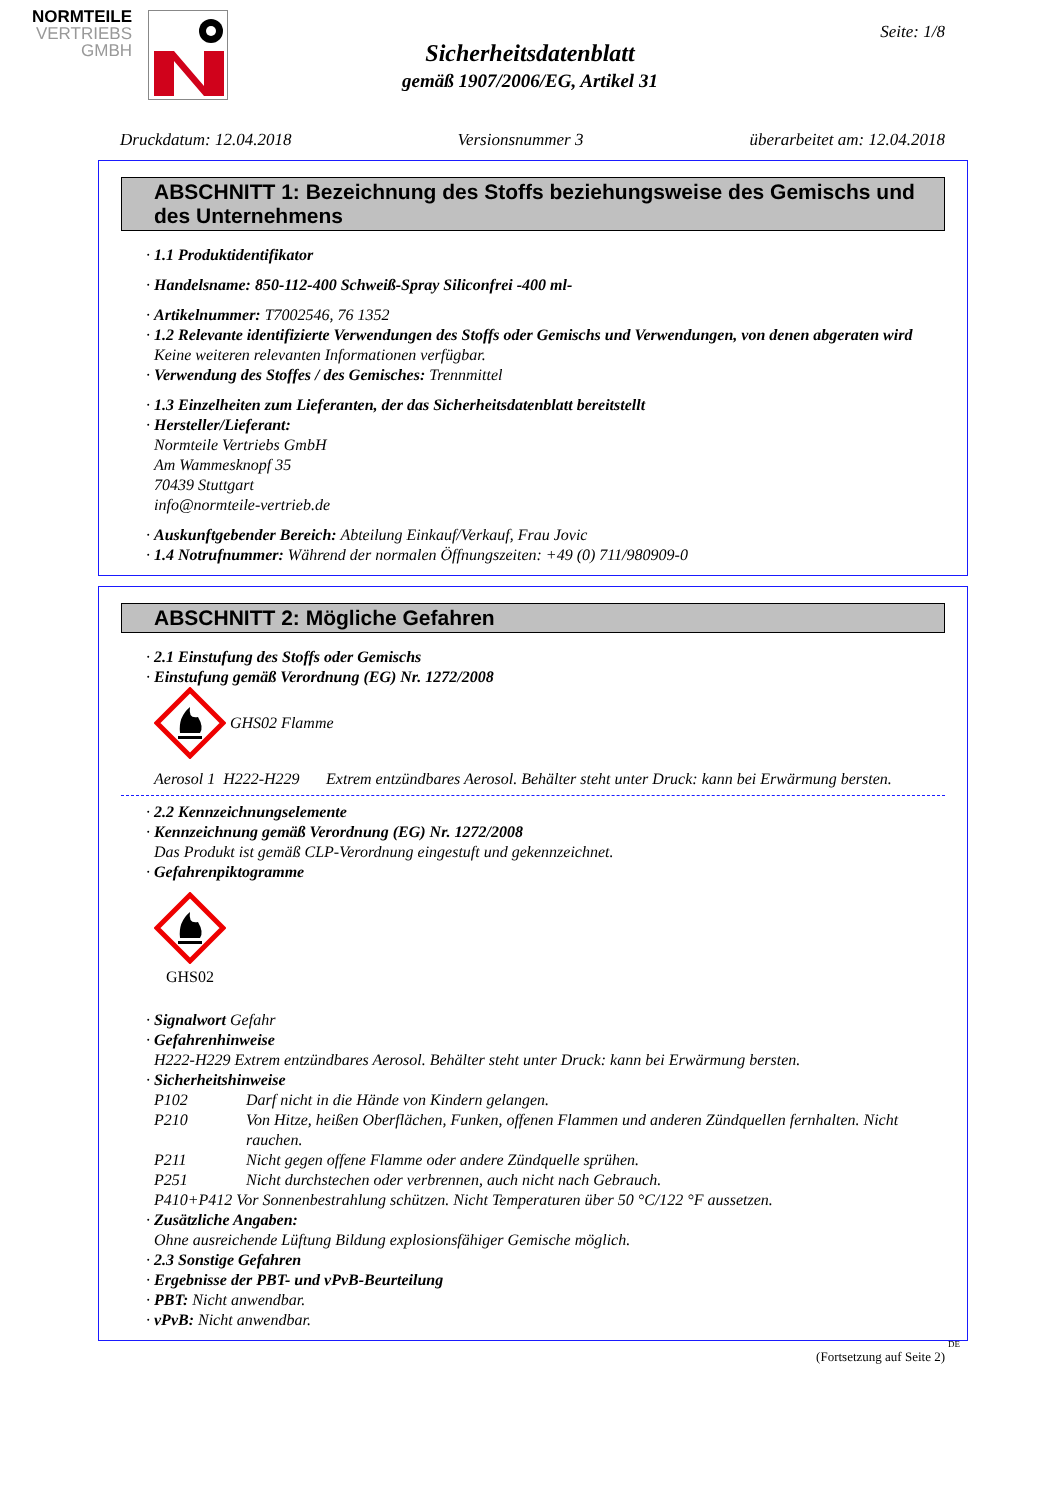NORMTEILE
VERTRIEBS
GMBH
Seite: 1/8
Sicherheitsdatenblatt
gemäß 1907/2006/EG, Artikel 31
Druckdatum: 12.04.2018 Versionsnummer 3 überarbeitet am: 12.04.2018
ABSCHNITT 1: Bezeichnung des Stoffs beziehungsweise des Gemischs und des Unternehmens
· 1.1 Produktidentifikator
· Handelsname: 850-112-400 Schweiß-Spray Siliconfrei -400 ml-
· Artikelnummer: T7002546, 76 1352
· 1.2 Relevante identifizierte Verwendungen des Stoffs oder Gemischs und Verwendungen, von denen abgeraten wird
Keine weiteren relevanten Informationen verfügbar.
· Verwendung des Stoffes / des Gemisches: Trennmittel
· 1.3 Einzelheiten zum Lieferanten, der das Sicherheitsdatenblatt bereitstellt
· Hersteller/Lieferant:
Normteile Vertriebs GmbH
Am Wammesknopf 35
70439 Stuttgart
info@normteile-vertrieb.de
· Auskunftgebender Bereich: Abteilung Einkauf/Verkauf, Frau Jovic
· 1.4 Notrufnummer: Während der normalen Öffnungszeiten: +49 (0) 711/980909-0
ABSCHNITT 2: Mögliche Gefahren
· 2.1 Einstufung des Stoffs oder Gemischs
· Einstufung gemäß Verordnung (EG) Nr. 1272/2008
GHS02 Flamme
Aerosol 1 H222-H229 Extrem entzündbares Aerosol. Behälter steht unter Druck: kann bei Erwärmung bersten.
· 2.2 Kennzeichnungselemente
· Kennzeichnung gemäß Verordnung (EG) Nr. 1272/2008
Das Produkt ist gemäß CLP-Verordnung eingestuft und gekennzeichnet.
· Gefahrenpiktogramme
GHS02
· Signalwort Gefahr
· Gefahrenhinweise
H222-H229 Extrem entzündbares Aerosol. Behälter steht unter Druck: kann bei Erwärmung bersten.
· Sicherheitshinweise
P102 Darf nicht in die Hände von Kindern gelangen.
P210 Von Hitze, heißen Oberflächen, Funken, offenen Flammen und anderen Zündquellen fernhalten. Nicht rauchen.
P211 Nicht gegen offene Flamme oder andere Zündquelle sprühen.
P251 Nicht durchstechen oder verbrennen, auch nicht nach Gebrauch.
P410+P412 Vor Sonnenbestrahlung schützen. Nicht Temperaturen über 50 °C/122 °F aussetzen.
· Zusätzliche Angaben:
Ohne ausreichende Lüftung Bildung explosionsfähiger Gemische möglich.
· 2.3 Sonstige Gefahren
· Ergebnisse der PBT- und vPvB-Beurteilung
· PBT: Nicht anwendbar.
· vPvB: Nicht anwendbar.
DE
(Fortsetzung auf Seite 2)